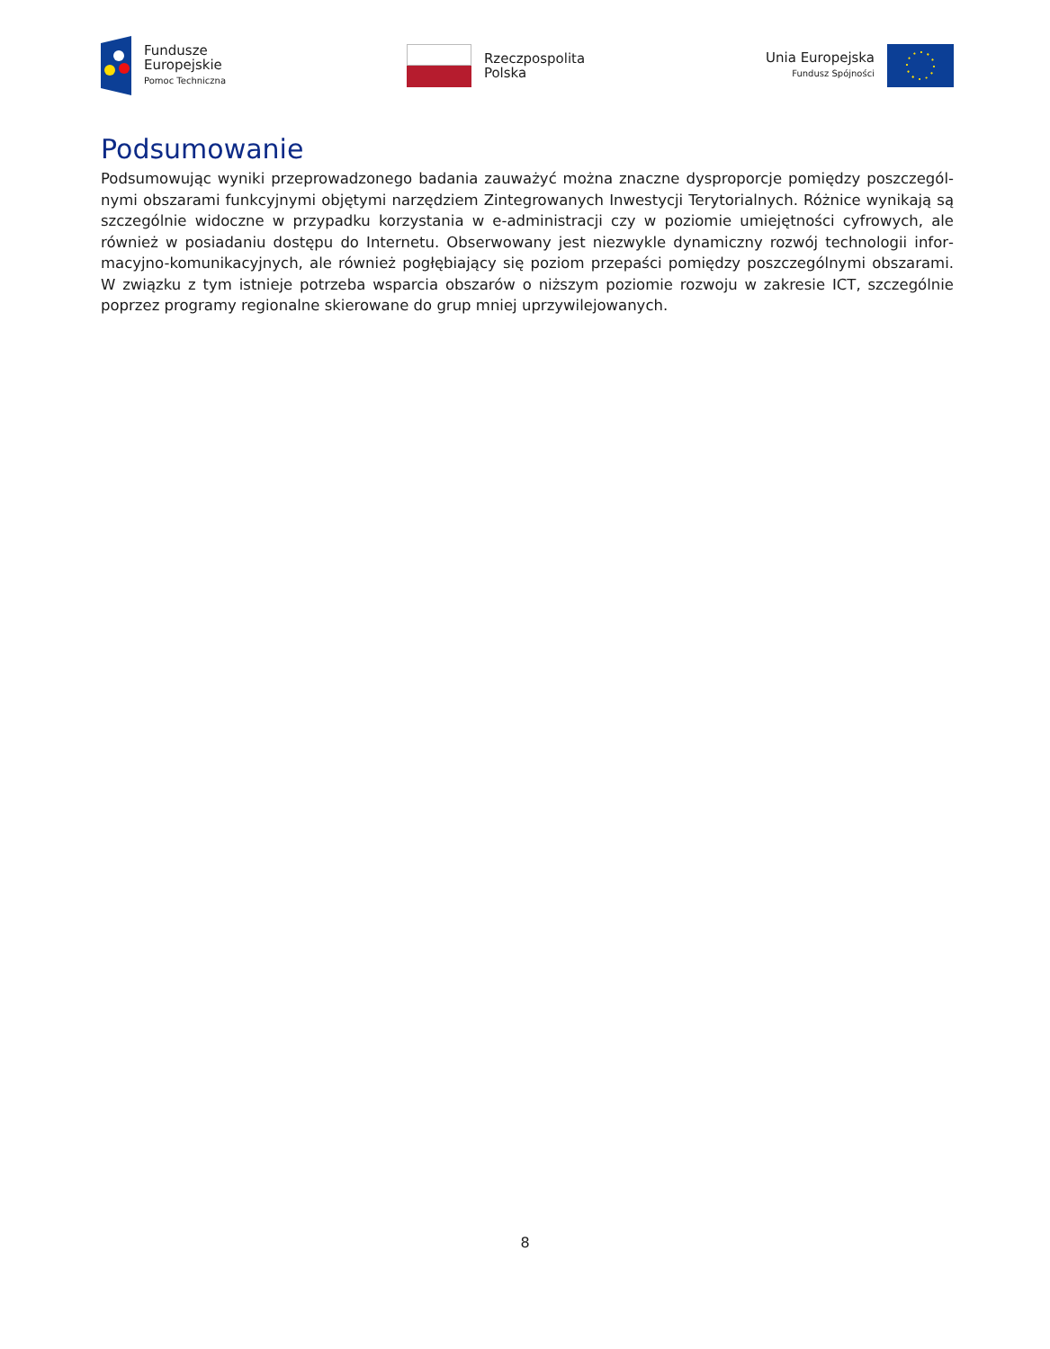Fundusze
Europejskie
Pomoc Techniczna
Rzeczpospolita
Polska
Unia Europejska
Fundusz Spójności
Podsumowanie
Podsumowując wyniki przeprowadzonego badania zauważyć można znaczne dysproporcje pomiędzy poszczegól­nymi obszarami funkcyjnymi objętymi narzędziem Zintegrowanych Inwestycji Terytorialnych. Różnice wynikają są szczególnie widoczne w przypadku korzystania w e-administracji czy w poziomie umiejętności cyfrowych, ale również w posiadaniu dostępu do Internetu. Obserwowany jest niezwykle dynamiczny rozwój technologii infor­macyjno-komunikacyjnych, ale również pogłębiający się poziom przepaści pomiędzy poszczególnymi obszarami. W związku z tym istnieje potrzeba wsparcia obszarów o niższym poziomie rozwoju w zakresie ICT, szczególnie poprzez programy regionalne skierowane do grup mniej uprzywilejowanych.
8